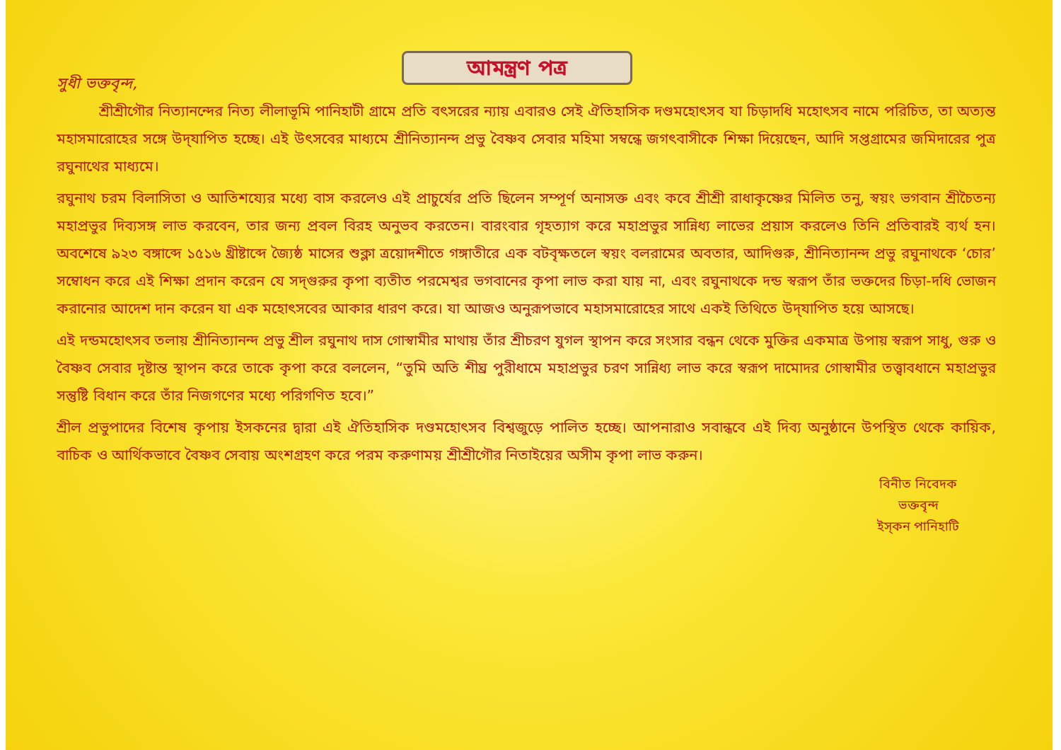আমন্ত্রণ পত্র
সুধী ভক্তবৃন্দ,
শ্রীশ্রীগৌর নিত্যানন্দের নিত্য লীলাভূমি পানিহাটী গ্রামে প্রতি বৎসরের ন্যায় এবারও সেই ঐতিহাসিক দণ্ডমহোৎসব যা চিড়াদধি মহোৎসব নামে পরিচিত, তা অত্যন্ত মহাসমারোহের সঙ্গে উদ্‌যাপিত হচ্ছে। এই উৎসবের মাধ্যমে শ্রীনিত্যানন্দ প্রভু বৈষ্ণব সেবার মহিমা সম্বন্ধে জগৎবাসীকে শিক্ষা দিয়েছেন, আদি সপ্তগ্রামের জমিদারের পুত্র রঘুনাথের মাধ্যমে।
রঘুনাথ চরম বিলাসিতা ও আতিশয্যের মধ্যে বাস করলেও এই প্রাচুর্যের প্রতি ছিলেন সম্পূর্ণ অনাসক্ত এবং কবে শ্রীশ্রী রাধাকৃষ্ণের মিলিত তনু, স্বয়ং ভগবান শ্রীচৈতন্য মহাপ্রভুর দিব্যসঙ্গ লাভ করবেন, তার জন্য প্রবল বিরহ অনুভব করতেন। বারংবার গৃহত্যাগ করে মহাপ্রভুর সান্নিধ্য লাভের প্রয়াস করলেও তিনি প্রতিবারই ব্যর্থ হন। অবশেষে ৯২৩ বঙ্গাব্দে ১৫১৬ খ্রীষ্টাব্দে জ্যৈষ্ঠ মাসের শুক্লা ত্রয়োদশীতে গঙ্গাতীরে এক বটবৃক্ষতলে স্বয়ং বলরামের অবতার, আদিগুরু, শ্রীনিত্যানন্দ প্রভু রঘুনাথকে ‘চোর’ সম্বোধন করে এই শিক্ষা প্রদান করেন যে সদ্‌গুরুর কৃপা ব্যতীত পরমেশ্বর ভগবানের কৃপা লাভ করা যায় না, এবং রঘুনাথকে দন্ড স্বরূপ তাঁর ভক্তদের চিড়া-দধি ভোজন করানোর আদেশ দান করেন যা এক মহোৎসবের আকার ধারণ করে। যা আজও অনুরূপভাবে মহাসমারোহের সাথে একই তিথিতে উদ্‌যাপিত হয়ে আসছে।
এই দন্ডমহোৎসব তলায় শ্রীনিত্যানন্দ প্রভু শ্রীল রঘুনাথ দাস গোস্বামীর মাথায় তাঁর শ্রীচরণ যুগল স্থাপন করে সংসার বন্ধন থেকে মুক্তির একমাত্র উপায় স্বরূপ সাধু, গুরু ও বৈষ্ণব সেবার দৃষ্টান্ত স্থাপন করে তাকে কৃপা করে বললেন, “তুমি অতি শীঘ্র পুরীধামে মহাপ্রভুর চরণ সান্নিধ্য লাভ করে স্বরূপ দামোদর গোস্বামীর তত্ত্বাবধানে মহাপ্রভুর সন্তুষ্টি বিধান করে তাঁর নিজগণের মধ্যে পরিগণিত হবে।”
শ্রীল প্রভুপাদের বিশেষ কৃপায় ইসকনের দ্বারা এই ঐতিহাসিক দণ্ডমহোৎসব বিশ্বজুড়ে পালিত হচ্ছে। আপনারাও সবান্ধবে এই দিব্য অনুষ্ঠানে উপস্থিত থেকে কায়িক, বাচিক ও আর্থিকভাবে বৈষ্ণব সেবায় অংশগ্রহণ করে পরম করুণাময় শ্রীশ্রীগৌর নিতাইয়ের অসীম কৃপা লাভ করুন।
বিনীত নিবেদক
ভক্তবৃন্দ
ইস্‌কন পানিহাটি